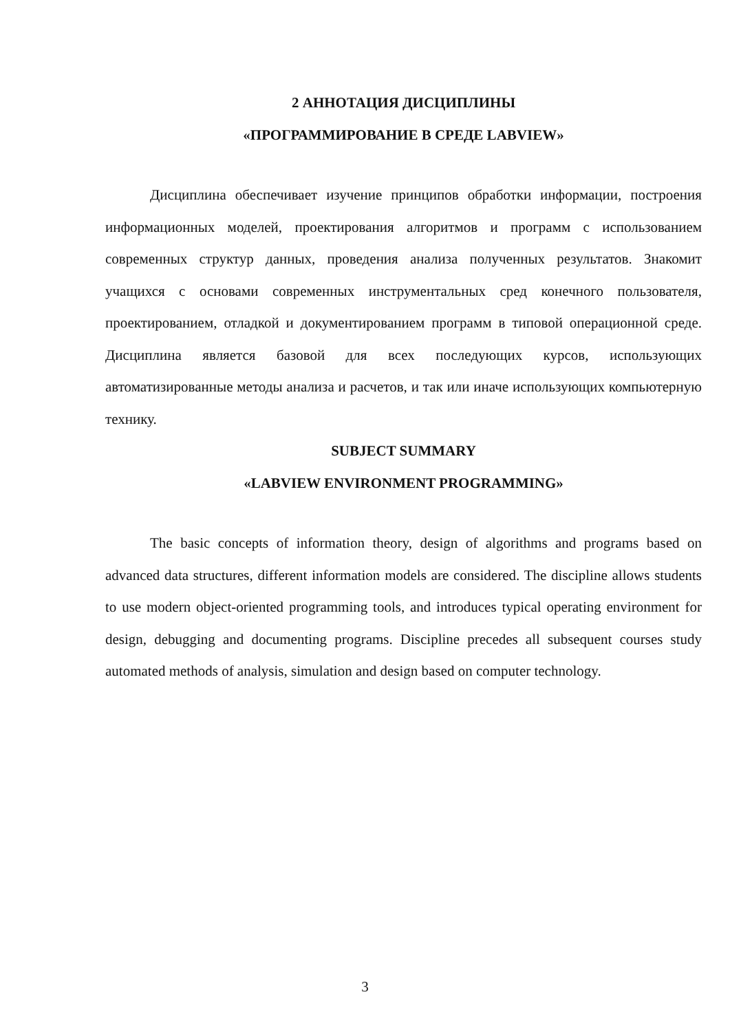2 АННОТАЦИЯ ДИСЦИПЛИНЫ
«ПРОГРАММИРОВАНИЕ В СРЕДЕ LABVIEW»
Дисциплина обеспечивает изучение принципов обработки информации, построения информационных моделей, проектирования алгоритмов и программ с использованием современных структур данных, проведения анализа полученных результатов. Знакомит учащихся с основами современных инструментальных сред конечного пользователя, проектированием, отладкой и документированием программ в типовой операционной среде. Дисциплина является базовой для всех последующих курсов, использующих автоматизированные методы анализа и расчетов, и так или иначе использующих компьютерную технику.
SUBJECT SUMMARY
«LABVIEW ENVIRONMENT PROGRAMMING»
The basic concepts of information theory, design of algorithms and programs based on advanced data structures, different information models are considered. The discipline allows students to use modern object-oriented programming tools, and introduces typical operating environment for design, debugging and documenting programs. Discipline precedes all subsequent courses study automated methods of analysis, simulation and design based on computer technology.
3